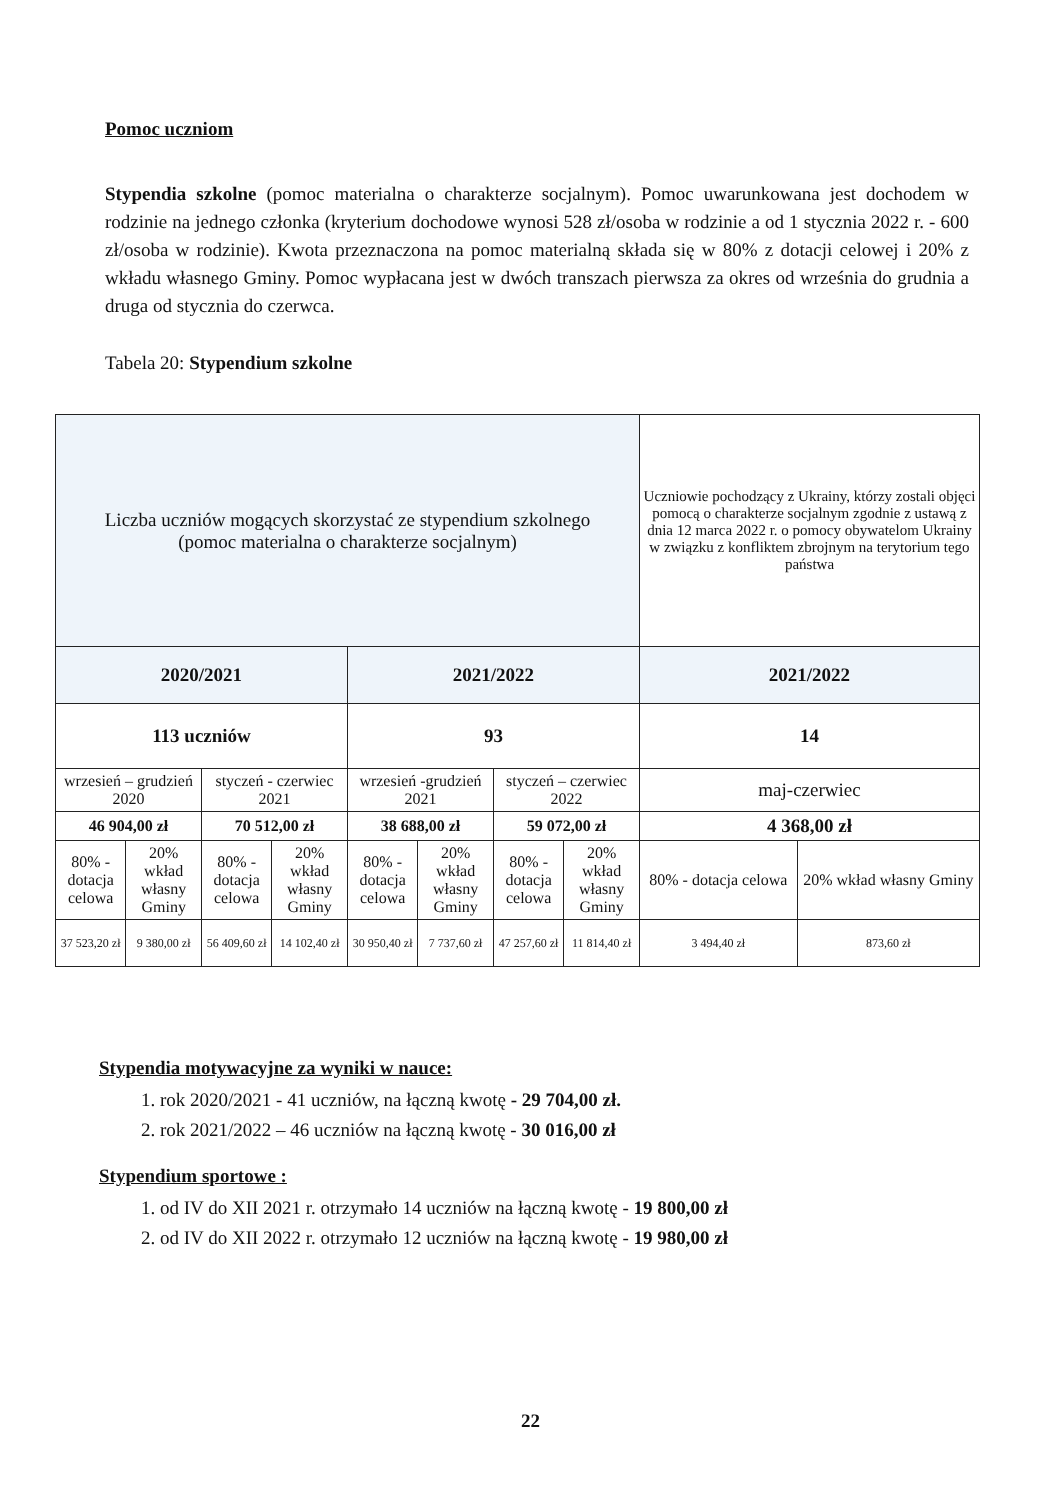Pomoc uczniom
Stypendia szkolne (pomoc materialna o charakterze socjalnym). Pomoc uwarunkowana jest dochodem w rodzinie na jednego członka (kryterium dochodowe wynosi 528 zł/osoba w rodzinie a od 1 stycznia 2022 r. - 600 zł/osoba w rodzinie). Kwota przeznaczona na pomoc materialną składa się w 80% z dotacji celowej i 20% z wkładu własnego Gminy. Pomoc wypłacana jest w dwóch transzach pierwsza za okres od września do grudnia a druga od stycznia do czerwca.
Tabela 20: Stypendium szkolne
| Liczba uczniów mogących skorzystać ze stypendium szkolnego (pomoc materialna o charakterze socjalnym) | | | | | | | | Uczniowie pochodzący z Ukrainy, którzy zostali objęci pomocą o charakterze socjalnym zgodnie z ustawą z dnia 12 marca 2022 r. o pomocy obywatelom Ukrainy w związku z konfliktem zbrojnym na terytorium tego państwa | |
| 2020/2021 | | | | 2021/2022 | | | | 2021/2022 | |
| 113 uczniów | | | | 93 | | | | 14 | |
| wrzesień – grudzień 2020 | | styczeń - czerwiec 2021 | | wrzesień -grudzień 2021 | | styczeń – czerwiec 2022 | | maj-czerwiec | |
| 46 904,00 zł | | 70 512,00 zł | | 38 688,00 zł | | 59 072,00 zł | | 4 368,00 zł | |
| 80% - dotacja celowa | 20% wkład własny Gminy | 80% - dotacja celowa | 20% wkład własny Gminy | 80% - dotacja celowa | 20% wkład własny Gminy | 80% - dotacja celowa | 20% wkład własny Gminy | 80% - dotacja celowa | 20% wkład własny Gminy |
| 37 523,20 zł | 9 380,00 zł | 56 409,60 zł | 14 102,40 zł | 30 950,40 zł | 7 737,60 zł | 47 257,60 zł | 11 814,40 zł | 3 494,40 zł | 873,60 zł |
Stypendia motywacyjne za wyniki w nauce:
1. rok 2020/2021 - 41 uczniów, na łączną kwotę - 29 704,00 zł.
2. rok 2021/2022 – 46 uczniów na łączną kwotę - 30 016,00 zł
Stypendium sportowe :
1. od IV do XII 2021 r. otrzymało 14 uczniów na łączną kwotę - 19 800,00 zł
2. od IV do XII 2022 r. otrzymało 12 uczniów na łączną kwotę - 19 980,00 zł
22